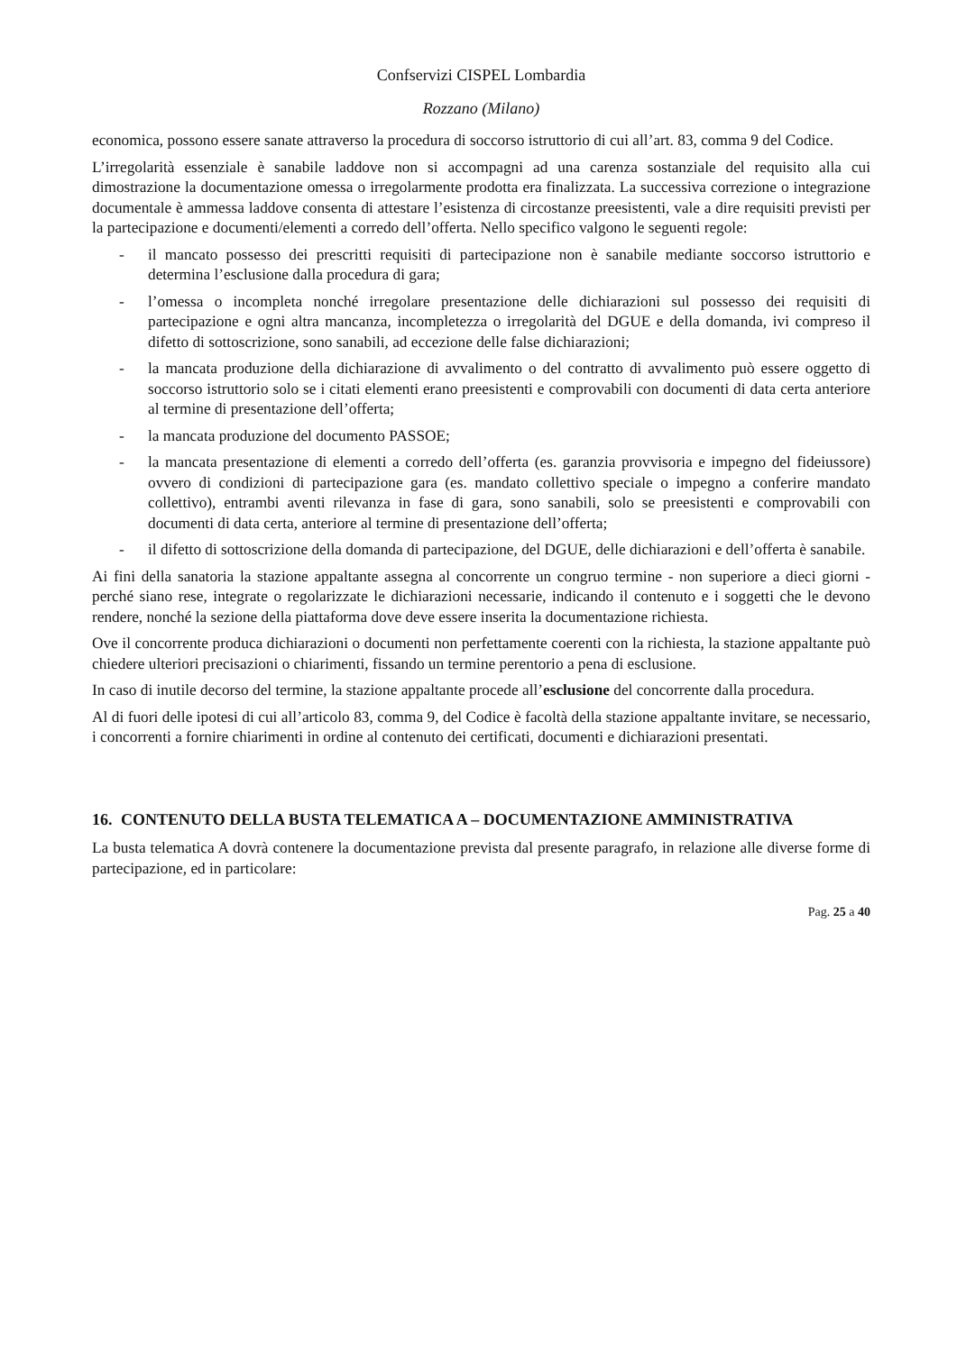Confservizi CISPEL Lombardia
Rozzano (Milano)
economica, possono essere sanate attraverso la procedura di soccorso istruttorio di cui all’art. 83, comma 9 del Codice.
L’irregolarità essenziale è sanabile laddove non si accompagni ad una carenza sostanziale del requisito alla cui dimostrazione la documentazione omessa o irregolarmente prodotta era finalizzata. La successiva correzione o integrazione documentale è ammessa laddove consenta di attestare l’esistenza di circostanze preesistenti, vale a dire requisiti previsti per la partecipazione e documenti/elementi a corredo dell’offerta. Nello specifico valgono le seguenti regole:
- il mancato possesso dei prescritti requisiti di partecipazione non è sanabile mediante soccorso istruttorio e determina l’esclusione dalla procedura di gara;
- l’omessa o incompleta nonché irregolare presentazione delle dichiarazioni sul possesso dei requisiti di partecipazione e ogni altra mancanza, incompletezza o irregolarità del DGUE e della domanda, ivi compreso il difetto di sottoscrizione, sono sanabili, ad eccezione delle false dichiarazioni;
- la mancata produzione della dichiarazione di avvalimento o del contratto di avvalimento può essere oggetto di soccorso istruttorio solo se i citati elementi erano preesistenti e comprovabili con documenti di data certa anteriore al termine di presentazione dell’offerta;
- la mancata produzione del documento PASSOE;
- la mancata presentazione di elementi a corredo dell’offerta (es. garanzia provvisoria e impegno del fideiussore) ovvero di condizioni di partecipazione gara (es. mandato collettivo speciale o impegno a conferire mandato collettivo), entrambi aventi rilevanza in fase di gara, sono sanabili, solo se preesistenti e comprovabili con documenti di data certa, anteriore al termine di presentazione dell’offerta;
- il difetto di sottoscrizione della domanda di partecipazione, del DGUE, delle dichiarazioni e dell’offerta è sanabile.
Ai fini della sanatoria la stazione appaltante assegna al concorrente un congruo termine - non superiore a dieci giorni - perché siano rese, integrate o regolarizzate le dichiarazioni necessarie, indicando il contenuto e i soggetti che le devono rendere, nonché la sezione della piattaforma dove deve essere inserita la documentazione richiesta.
Ove il concorrente produca dichiarazioni o documenti non perfettamente coerenti con la richiesta, la stazione appaltante può chiedere ulteriori precisazioni o chiarimenti, fissando un termine perentorio a pena di esclusione.
In caso di inutile decorso del termine, la stazione appaltante procede all’esclusione del concorrente dalla procedura.
Al di fuori delle ipotesi di cui all’articolo 83, comma 9, del Codice è facoltà della stazione appaltante invitare, se necessario, i concorrenti a fornire chiarimenti in ordine al contenuto dei certificati, documenti e dichiarazioni presentati.
16. CONTENUTO DELLA BUSTA TELEMATICA A – DOCUMENTAZIONE AMMINISTRATIVA
La busta telematica A dovrà contenere la documentazione prevista dal presente paragrafo, in relazione alle diverse forme di partecipazione, ed in particolare:
Pag. 25 a 40